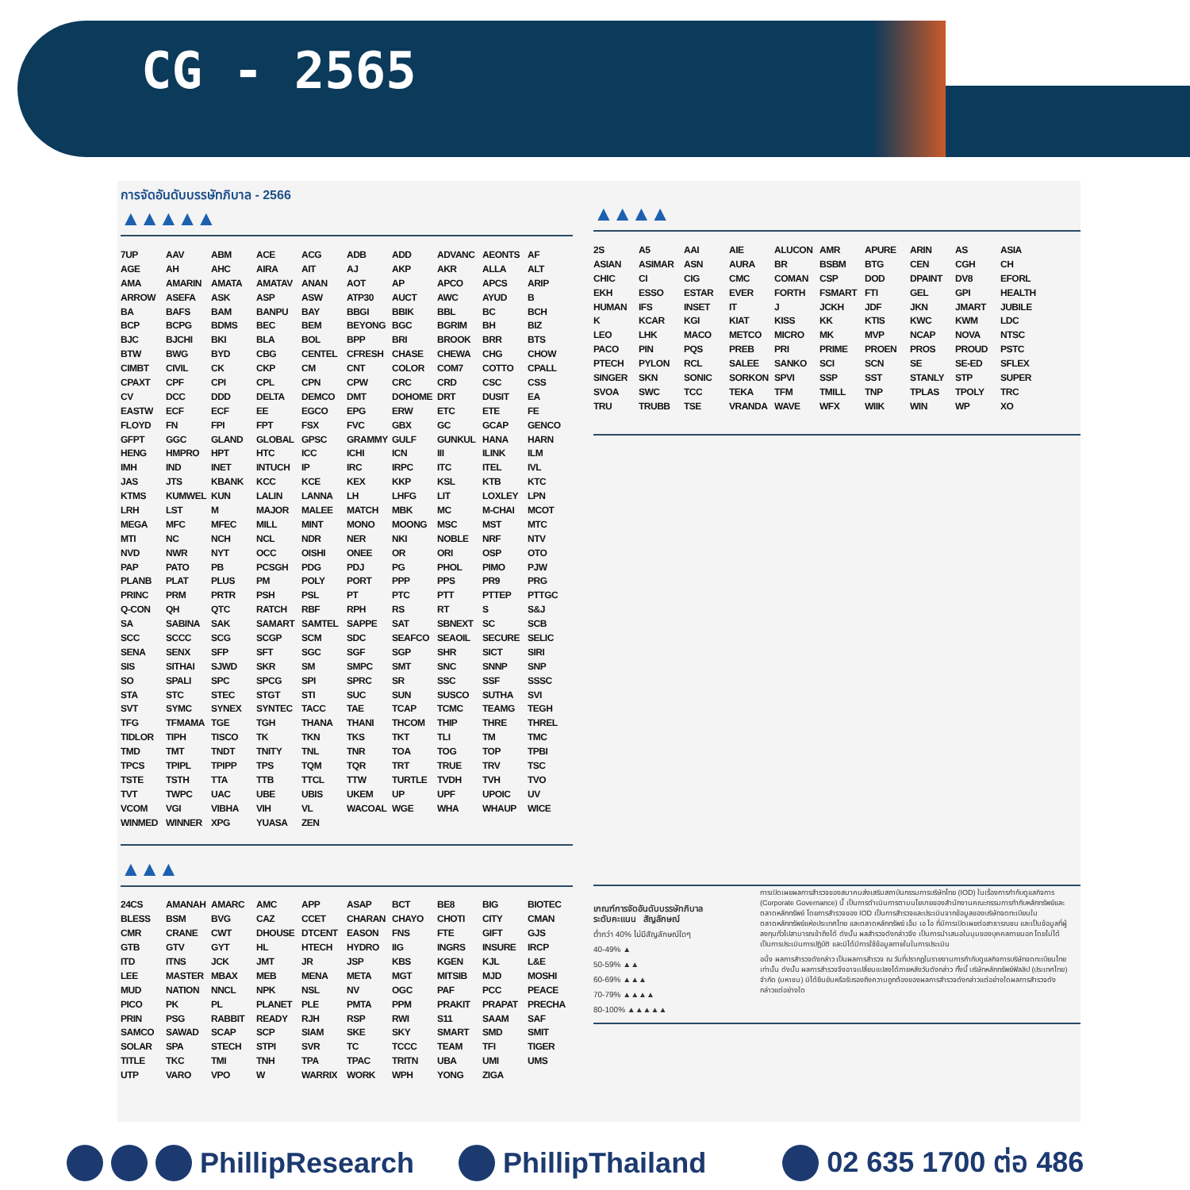CG - 2565
การจัดอันดับบรรษัทภิบาล - 2566
▲▲▲▲▲
| 7UP | AAV | ABM | ACE | ACG | ADB | ADD | ADVANC | AEONTS | AF |
| AGE | AH | AHC | AIRA | AIT | AJ | AKP | AKR | ALLA | ALT |
| AMA | AMARIN | AMATA | AMATAV | ANAN | AOT | AP | APCO | APCS | ARIP |
| ARROW | ASEFA | ASK | ASP | ASW | ATP30 | AUCT | AWC | AYUD | B |
| BA | BAFS | BAM | BANPU | BAY | BBGI | BBIK | BBL | BC | BCH |
| BCP | BCPG | BDMS | BEC | BEM | BEYONG | BGC | BGRIM | BH | BIZ |
| BJC | BJCHI | BKI | BLA | BOL | BPP | BRI | BROOK | BRR | BTS |
| BTW | BWG | BYD | CBG | CENTEL | CFRESH | CHASE | CHEWA | CHG | CHOW |
| CIMBT | CIVIL | CK | CKP | CM | CNT | COLOR | COM7 | COTTO | CPALL |
| CPAXT | CPF | CPI | CPL | CPN | CPW | CRC | CRD | CSC | CSS |
| CV | DCC | DDD | DELTA | DEMCO | DMT | DOHOME | DRT | DUSIT | EA |
| EASTW | ECF | ECF | EE | EGCO | EPG | ERW | ETC | ETE | FE |
| FLOYD | FN | FPI | FPT | FSX | FVC | GBX | GC | GCAP | GENCO |
| GFPT | GGC | GLAND | GLOBAL | GPSC | GRAMMY | GULF | GUNKUL | HANA | HARN |
| HENG | HMPRO | HPT | HTC | ICC | ICHI | ICN | III | ILINK | ILM |
| IMH | IND | INET | INTUCH | IP | IRC | IRPC | ITC | ITEL | IVL |
| JAS | JTS | KBANK | KCC | KCE | KEX | KKP | KSL | KTB | KTC |
| KTMS | KUMWEL | KUN | LALIN | LANNA | LH | LHFG | LIT | LOXLEY | LPN |
| LRH | LST | M | MAJOR | MALEE | MATCH | MBK | MC | M-CHAI | MCOT |
| MEGA | MFC | MFEC | MILL | MINT | MONO | MOONG | MSC | MST | MTC |
| MTI | NC | NCH | NCL | NDR | NER | NKI | NOBLE | NRF | NTV |
| NVD | NWR | NYT | OCC | OISHI | ONEE | OR | ORI | OSP | OTO |
| PAP | PATO | PB | PCSGH | PDG | PDJ | PG | PHOL | PIMO | PJW |
| PLANB | PLAT | PLUS | PM | POLY | PORT | PPP | PPS | PR9 | PRG |
| PRINC | PRM | PRTR | PSH | PSL | PT | PTC | PTT | PTTEP | PTTGC |
| Q-CON | QH | QTC | RATCH | RBF | RPH | RS | RT | S | S&J |
| SA | SABINA | SAK | SAMART | SAMTEL | SAPPE | SAT | SBNEXT | SC | SCB |
| SCC | SCCC | SCG | SCGP | SCM | SDC | SEAFCO | SEAOIL | SECURE | SELIC |
| SENA | SENX | SFP | SFT | SGC | SGF | SGP | SHR | SICT | SIRI |
| SIS | SITHAI | SJWD | SKR | SM | SMPC | SMT | SNC | SNNP | SNP |
| SO | SPALI | SPC | SPCG | SPI | SPRC | SR | SSC | SSF | SSSC |
| STA | STC | STEC | STGT | STI | SUC | SUN | SUSCO | SUTHA | SVI |
| SVT | SYMC | SYNEX | SYNTEC | TACC | TAE | TCAP | TCMC | TEAMG | TEGH |
| TFG | TFMAMA | TGE | TGH | THANA | THANI | THCOM | THIP | THRE | THREL |
| TIDLOR | TIPH | TISCO | TK | TKN | TKS | TKT | TLI | TM | TMC |
| TMD | TMT | TNDT | TNITY | TNL | TNR | TOA | TOG | TOP | TPBI |
| TPCS | TPIPL | TPIPP | TPS | TQM | TQR | TRT | TRUE | TRV | TSC |
| TSTE | TSTH | TTA | TTB | TTCL | TTW | TURTLE | TVDH | TVH | TVO |
| TVT | TWPC | UAC | UBE | UBIS | UKEM | UP | UPF | UPOIC | UV |
| VCOM | VGI | VIBHA | VIH | VL | WACOAL | WGE | WHA | WHAUP | WICE |
| WINMED | WINNER | XPG | YUASA | ZEN | | | | | |
▲▲▲
| 24CS | AMANAH | AMARC | AMC | APP | ASAP | BCT | BE8 | BIG | BIOTEC |
| BLESS | BSM | BVG | CAZ | CCET | CHARAN | CHAYO | CHOTI | CITY | CMAN |
| CMR | CRANE | CWT | DHOUSE | DTCENT | EASON | FNS | FTE | GIFT | GJS |
| GTB | GTV | GYT | HL | HTECH | HYDRO | IIG | INGRS | INSURE | IRCP |
| ITD | ITNS | JCK | JMT | JR | JSP | KBS | KGEN | KJL | L&E |
| LEE | MASTER | MBAX | MEB | MENA | META | MGT | MITSIB | MJD | MOSHI |
| MUD | NATION | NNCL | NPK | NSL | NV | OGC | PAF | PCC | PEACE |
| PICO | PK | PL | PLANET | PLE | PMTA | PPM | PRAKIT | PRAPAT | PRECHA |
| PRIN | PSG | RABBIT | READY | RJH | RSP | RWI | S11 | SAAM | SAF |
| SAMCO | SAWAD | SCAP | SCP | SIAM | SKE | SKY | SMART | SMD | SMIT |
| SOLAR | SPA | STECH | STPI | SVR | TC | TCCC | TEAM | TFI | TIGER |
| TITLE | TKC | TMI | TNH | TPA | TPAC | TRITN | UBA | UMI | UMS |
| UTP | VARO | VPO | W | WARRIX | WORK | WPH | YONG | ZIGA | |
▲▲▲▲
| 2S | A5 | AAI | AIE | ALUCON | AMR | APURE | ARIN | AS | ASIA |
| ASIAN | ASIMAR | ASN | AURA | BR | BSBM | BTG | CEN | CGH | CH |
| CHIC | CI | CIG | CMC | COMAN | CSP | DOD | DPAINT | DV8 | EFORL |
| EKH | ESSO | ESTAR | EVER | FORTH | FSMART | FTI | GEL | GPI | HEALTH |
| HUMAN | IFS | INSET | IT | J | JCKH | JDF | JKN | JMART | JUBILE |
| K | KCAR | KGI | KIAT | KISS | KK | KTIS | KWC | KWM | LDC |
| LEO | LHK | MACO | METCO | MICRO | MK | MVP | NCAP | NOVA | NTSC |
| PACO | PIN | PQS | PREB | PRI | PRIME | PROEN | PROS | PROUD | PSTC |
| PTECH | PYLON | RCL | SALEE | SANKO | SCI | SCN | SE | SE-ED | SFLEX |
| SINGER | SKN | SONIC | SORKON | SPVI | SSP | SST | STANLY | STP | SUPER |
| SVOA | SWC | TCC | TEKA | TFM | TMILL | TNP | TPLAS | TPOLY | TRC |
| TRU | TRUBB | TSE | VRANDA | WAVE | WFX | WIIK | WIN | WP | XO |
เกณฑ์การจัดอันดับบรรษัทภิบาล
ระดับคะแนน สัญลักษณ์
ต่ำกว่า 40% ไม่มีสัญลักษณ์ใดๆ
40-49% ▲
50-59% ▲▲
60-69% ▲▲▲
70-79% ▲▲▲▲
80-100% ▲▲▲▲▲
การเปิดเผยผลการสำรวจของสมาคมส่งเสริมสถาบันกรรมการบริษัทไทย (IOD) ในเรื่องการกำกับดูแลกิจการ (Corporate Governance) นี้ เป็นการดำเนินการตามนโยบายของสำนักงานคณะกรรมการกำกับหลักทรัพย์และตลาดหลักทรัพย์ โดยการสำรวจของ IOD เป็นการสำรวจและประเมินจากข้อมูลของบริษัทจดทะเบียนในตลาดหลักทรัพย์แห่งประเทศไทย และตลาดหลักทรัพย์ เอ็ม เอ ไอ ที่มีการเปิดเผยต่อสาธารณชน และเป็นข้อมูลที่ผู้ลงทุนทั่วไปสามารถเข้าถึงได้ ดังนั้น ผลสำรวจดังกล่าวจึง เป็นการนำเสนอในมุมของบุคคลภายนอก โดยไม่ได้เป็นการประเมินการปฏิบัติ และมิได้มีการใช้ข้อมูลภายในในการประเมิน
อนึ่ง ผลการสำรวจดังกล่าว เป็นผลการสำรวจ ณ วันที่ปรากฏในรายงานการกำกับดูแลกิจการบริษัทจดทะเบียนไทยเท่านั้น ดังนั้น ผลการสำรวจจึงอาจเปลี่ยนแปลงได้ภายหลังวันดังกล่าว ทั้งนี้ บริษัทหลักทรัพย์ฟิลลิป (ประเทศไทย) จำกัด (มหาชน) มิได้ยืนยันหรือรับรองถึงความถูกต้องของผลการสำรวจดังกล่าวแต่อย่างใดผลการสำรวจดังกล่าวแต่อย่างใด
PhillipResearch PhillipThailand 02 635 1700 ต่อ 486